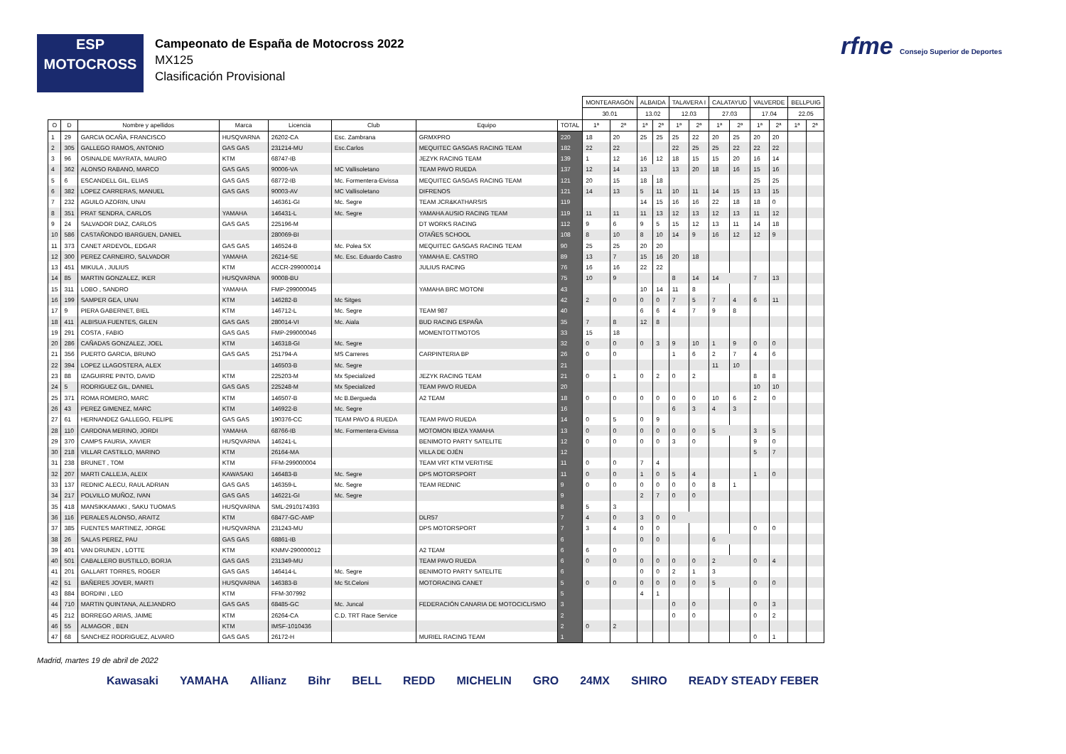ESP
MOTOCROSS
Campeonato de España de Motocross 2022
MX125
Clasificación Provisional
rfme Consejo Superior de Deportes
| | | | | | | | | MONTEARAGÓN | | ALBAIDA | | TALAVERA I | | CALATAYUD | | VALVERDE | | BELLPUIG | |
| --- | --- | --- | --- | --- | --- | --- | --- | --- | --- | --- | --- | --- | --- | --- | --- | --- | --- | --- | --- |
| | | | | | | | | 30.01 | | 13.02 | | 12.03 | | 27.03 | | 17.04 | | 22.05 | |
| O | D | Nombre y apellidos | Marca | Licencia | Club | Equipo | TOTAL | 1ª | 2ª | 1ª | 2ª | 1ª | 2ª | 1ª | 2ª | 1ª | 2ª | 1ª | 2ª |
| 1 | 29 | GARCIA OCAÑA, FRANCISCO | HUSQVARNA | 26202-CA | Esc. Zambrana | GRMXPRO | 220 | 18 | 20 | 25 | 25 | 25 | 22 | 20 | 25 | 20 | 20 | | |
| 2 | 305 | GALLEGO RAMOS, ANTONIO | GAS GAS | 231214-MU | Esc.Carlos | MEQUITEC GASGAS RACING TEAM | 182 | 22 | 22 | | | 22 | 25 | 25 | 22 | 22 | 22 | | |
| 3 | 96 | OSINALDE MAYRATA, MAURO | KTM | 68747-IB | | JEZYK RACING TEAM | 139 | 1 | 12 | 16 | 12 | 18 | 15 | 15 | 20 | 16 | 14 | | |
| 4 | 362 | ALONSO RABANO, MARCO | GAS GAS | 90006-VA | MC Vallisoletano | TEAM PAVO RUEDA | 137 | 12 | 14 | 13 | | 13 | 20 | 18 | 16 | 15 | 16 | | |
| 5 | 6 | ESCANDELL GIL, ELIAS | GAS GAS | 68772-IB | Mc. Formentera-Eivissa | MEQUITEC GASGAS RACING TEAM | 121 | 20 | 15 | 18 | 18 | | | | | 25 | 25 | | |
| 6 | 382 | LOPEZ CARRERAS, MANUEL | GAS GAS | 90003-AV | MC Vallisoletano | DIFRENOS | 121 | 14 | 13 | 5 | 11 | 10 | 11 | 14 | 15 | 13 | 15 | | |
| 7 | 232 | AGUILO AZORIN, UNAI | | 146361-GI | Mc. Segre | TEAM JCR&KATHARSIS | 119 | | | 14 | 15 | 16 | 16 | 22 | 18 | 18 | 0 | | |
| 8 | 351 | PRAT SENDRA, CARLOS | YAMAHA | 146431-L | Mc. Segre | YAMAHA AUSIO RACING TEAM | 119 | 11 | 11 | 11 | 13 | 12 | 13 | 12 | 13 | 11 | 12 | | |
| 9 | 24 | SALVADOR DIAZ, CARLOS | GAS GAS | 225196-M | | DT WORKS RACING | 112 | 9 | 6 | 9 | 5 | 15 | 12 | 13 | 11 | 14 | 18 | | |
| 10 | 586 | CASTAÑONDO IBARGUEN, DANIEL | | 280069-BI | | OTAÑES SCHOOL | 108 | 8 | 10 | 8 | 10 | 14 | 9 | 16 | 12 | 12 | 9 | | |
| 11 | 373 | CANET ARDEVOL, EDGAR | GAS GAS | 146524-B | Mc. Polea SX | MEQUITEC GASGAS RACING TEAM | 90 | 25 | 25 | 20 | 20 | | | | | | | | |
| 12 | 300 | PEREZ CARNEIRO, SALVADOR | YAMAHA | 26214-SE | Mc. Esc. Eduardo Castro | YAMAHA E. CASTRO | 89 | 13 | 7 | 15 | 16 | 20 | 18 | | | | | | |
| 13 | 451 | MIKULA , JULIUS | KTM | ACCR-299000014 | | JULIUS RACING | 76 | 16 | 16 | 22 | 22 | | | | | | | | |
| 14 | 85 | MARTIN GONZALEZ, IKER | HUSQVARNA | 90008-BU | | | 75 | 10 | 9 | | | 8 | 14 | 14 | | 7 | 13 | | |
| 15 | 311 | LOBO , SANDRO | YAMAHA | FMP-299000045 | | YAMAHA BRC MOTONI | 43 | | | 10 | 14 | 11 | 8 | | | | | | |
| 16 | 199 | SAMPER GEA, UNAI | KTM | 146282-B | Mc Sitges | | 42 | 2 | 0 | 0 | 0 | 7 | 5 | 7 | 4 | 6 | 11 | | |
| 17 | 9 | PIERA GABERNET, BIEL | KTM | 146712-L | Mc. Segre | TEAM 987 | 40 | | | 6 | 6 | 4 | 7 | 9 | 8 | | | | |
| 18 | 411 | ALBISUA FUENTES, GILEN | GAS GAS | 280014-VI | Mc. Aiala | BUD RACING ESPAÑA | 35 | 7 | 8 | 12 | 8 | | | | | | | | |
| 19 | 291 | COSTA , FABIO | GAS GAS | FMP-299000046 | | MOMENTOTTMOTOS | 33 | 15 | 18 | | | | | | | | | | |
| 20 | 286 | CAÑADAS GONZALEZ, JOEL | KTM | 146318-GI | Mc. Segre | | 32 | 0 | 0 | 0 | 3 | 9 | 10 | 1 | 9 | 0 | 0 | | |
| 21 | 356 | PUERTO GARCIA, BRUNO | GAS GAS | 251794-A | MS Carreres | CARPINTERIA BP | 26 | 0 | 0 | | | 1 | 6 | 2 | 7 | 4 | 6 | | |
| 22 | 394 | LOPEZ LLAGOSTERA, ALEX | | 146503-B | Mc. Segre | | 21 | | | | | | | 11 | 10 | | | | |
| 23 | 88 | IZAGUIRRE PINTO, DAVID | KTM | 225203-M | Mx Specialized | JEZYK RACING TEAM | 21 | 0 | 1 | 0 | 2 | 0 | 2 | | | 8 | 8 | | |
| 24 | 5 | RODRIGUEZ GIL, DANIEL | GAS GAS | 225248-M | Mx Specialized | TEAM PAVO RUEDA | 20 | | | | | | | | | 10 | 10 | | |
| 25 | 371 | ROMA ROMERO, MARC | KTM | 146507-B | Mc B.Bergueda | A2 TEAM | 18 | 0 | 0 | 0 | 0 | 0 | 0 | 10 | 6 | 2 | 0 | | |
| 26 | 43 | PEREZ GIMENEZ, MARC | KTM | 146922-B | Mc. Segre | | 16 | | | | | 6 | 3 | 4 | 3 | | | | |
| 27 | 61 | HERNANDEZ GALLEGO, FELIPE | GAS GAS | 190376-CC | TEAM PAVO & RUEDA | TEAM PAVO RUEDA | 14 | 0 | 5 | 0 | 9 | | | | | | | | |
| 28 | 110 | CARDONA MERINO, JORDI | YAMAHA | 68766-IB | Mc. Formentera-Eivissa | MOTOMON IBIZA YAMAHA | 13 | 0 | 0 | 0 | 0 | 0 | 0 | 5 | | 3 | 5 | | |
| 29 | 370 | CAMPS FAURIA, XAVIER | HUSQVARNA | 146241-L | | BENIMOTO PARTY SATELITE | 12 | 0 | 0 | 0 | 0 | 3 | 0 | | | 9 | 0 | | |
| 30 | 218 | VILLAR CASTILLO, MARINO | KTM | 26164-MA | | VILLA DE OJÉN | 12 | | | | | | | | | 5 | 7 | | |
| 31 | 238 | BRUNET , TOM | KTM | FFM-299000004 | | TEAM VRT KTM VERITISE | 11 | 0 | 0 | 7 | 4 | | | | | | | | |
| 32 | 207 | MARTI CALLEJA, ALEIX | KAWASAKI | 146483-B | Mc. Segre | DPS MOTORSPORT | 11 | 0 | 0 | 1 | 0 | 5 | 4 | | | 1 | 0 | | |
| 33 | 137 | REDNIC ALECU, RAUL ADRIAN | GAS GAS | 146359-L | Mc. Segre | TEAM REDNIC | 9 | 0 | 0 | 0 | 0 | 0 | 0 | 8 | 1 | | | | |
| 34 | 217 | POLVILLO MUÑOZ, IVAN | GAS GAS | 146221-GI | Mc. Segre | | 9 | | | 2 | 7 | 0 | 0 | | | | | | |
| 35 | 418 | MANSIKKAMAKI , SAKU TUOMAS | HUSQVARNA | SML-2910174393 | | | 8 | 5 | 3 | | | | | | | | | | |
| 36 | 116 | PERALES ALONSO, ARAITZ | KTM | 68477-GC-AMP | | DLR57 | 7 | 4 | 0 | 3 | 0 | 0 | | | | | | | |
| 37 | 385 | FUENTES MARTINEZ, JORGE | HUSQVARNA | 231243-MU | | DPS MOTORSPORT | 7 | 3 | 4 | 0 | 0 | | | | | 0 | 0 | | |
| 38 | 26 | SALAS PEREZ, PAU | GAS GAS | 68861-IB | | | 6 | | | 0 | 0 | | | 6 | | | | | |
| 39 | 401 | VAN DRUNEN , LOTTE | KTM | KNMV-290000012 | | A2 TEAM | 6 | 6 | 0 | | | | | | | | | | |
| 40 | 501 | CABALLERO BUSTILLO, BORJA | GAS GAS | 231349-MU | | TEAM PAVO RUEDA | 6 | 0 | 0 | 0 | 0 | 0 | 0 | 2 | | 0 | 4 | | |
| 41 | 201 | GALLART TORRES, ROGER | GAS GAS | 146414-L | Mc. Segre | BENIMOTO PARTY SATELITE | 6 | | | 0 | 0 | 2 | 1 | 3 | | | | | |
| 42 | 51 | BAÑERES JOVER, MARTI | HUSQVARNA | 146383-B | Mc St.Celoni | MOTORACING CANET | 5 | 0 | 0 | 0 | 0 | 0 | 0 | 5 | | 0 | 0 | | |
| 43 | 884 | BORDINI , LEO | KTM | FFM-307992 | | | 5 | | | 4 | 1 | | | | | | | | |
| 44 | 710 | MARTIN QUINTANA, ALEJANDRO | GAS GAS | 68485-GC | Mc. Juncal | FEDERACIÓN CANARIA DE MOTOCICLISMO | 3 | | | | | 0 | 0 | | | 0 | 3 | | |
| 45 | 212 | BORREGO ARIAS, JAIME | KTM | 26264-CA | C.D. TRT Race Service | | 2 | | | | | 0 | 0 | | | 0 | 2 | | |
| 46 | 55 | ALMAGOR , BEN | KTM | IMSF-1010436 | | | 2 | 0 | 2 | | | | | | | | | | |
| 47 | 68 | SANCHEZ RODRIGUEZ, ALVARO | GAS GAS | 26172-H | | MURIEL RACING TEAM | 1 | | | | | | | | | 0 | 1 | | |
Madrid, martes 19 de abril de 2022
Kawasaki YAMAHA Allianz Bihr BELL REDD MICHELIN GRO 24MX SHIRO READY STEADY FEBER